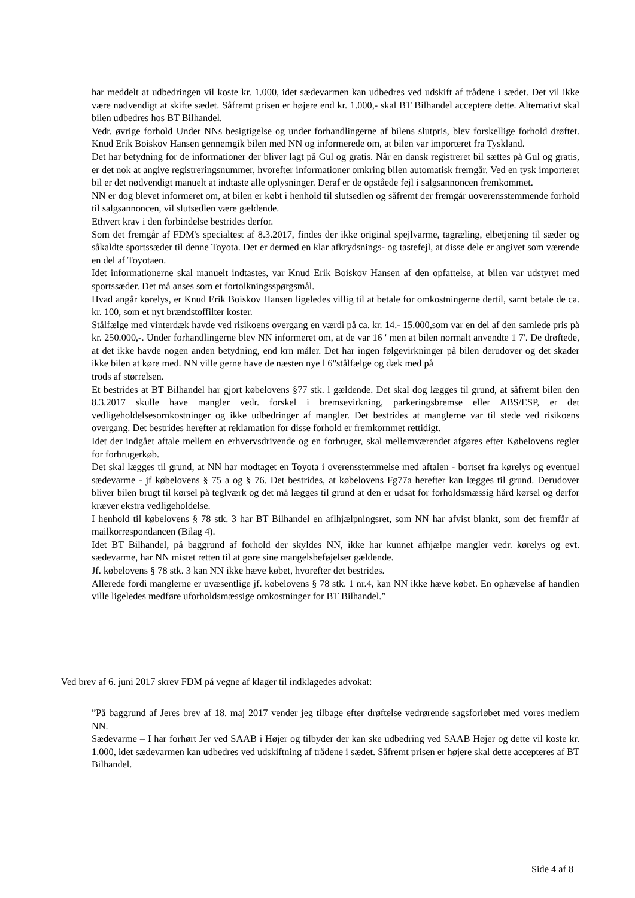har meddelt at udbedringen vil koste kr. 1.000, idet sædevarmen kan udbedres ved udskift af trådene i sædet. Det vil ikke være nødvendigt at skifte sædet. Såfremt prisen er højere end kr. 1.000,- skal BT Bilhandel acceptere dette. Alternativt skal bilen udbedres hos BT Bilhandel.
Vedr. øvrige forhold Under NNs besigtigelse og under forhandlingerne af bilens slutpris, blev forskellige forhold drøftet. Knud Erik Boiskov Hansen gennemgik bilen med NN og informerede om, at bilen var importeret fra Tyskland.
Det har betydning for de informationer der bliver lagt på Gul og gratis. Når en dansk registreret bil sættes på Gul og gratis, er det nok at angive registreringsnummer, hvorefter informationer omkring bilen automatisk fremgår. Ved en tysk importeret bil er det nødvendigt manuelt at indtaste alle oplysninger. Deraf er de opståede fejl i salgsannoncen fremkommet.
NN er dog blevet informeret om, at bilen er købt i henhold til slutsedlen og såfremt der fremgår uoverensstemmende forhold til salgsannoncen, vil slutsedlen være gældende.
Ethvert krav i den forbindelse bestrides derfor.
Som det fremgår af FDM's specialtest af 8.3.2017, findes der ikke original spejlvarme, tagræling, elbetjening til sæder og såkaldte sportssæder til denne Toyota. Det er dermed en klar afkrydsnings- og tastefejl, at disse dele er angivet som værende en del af Toyotaen.
Idet informationerne skal manuelt indtastes, var Knud Erik Boiskov Hansen af den opfattelse, at bilen var udstyret med sportssæder. Det må anses som et fortolkningsspørgsmål.
Hvad angår kørelys, er Knud Erik Boiskov Hansen ligeledes villig til at betale for omkostningerne dertil, sarnt betale de ca. kr. 100, som et nyt brændstoffilter koster.
Stålfælge med vinterdæk havde ved risikoens overgang en værdi på ca. kr. 14.- 15.000,som var en del af den samlede pris på kr. 250.000,-. Under forhandlingerne blev NN informeret om, at de var 16 ' men at bilen normalt anvendte 1 7'. De drøftede, at det ikke havde nogen anden betydning, end krn måler. Det har ingen følgevirkninger på bilen derudover og det skader ikke bilen at køre med. NN ville gerne have de næsten nye l 6"stålfælge og dæk med på
trods af størrelsen.
Et bestrides at BT Bilhandel har gjort købelovens §77 stk. l gældende. Det skal dog lægges til grund, at såfremt bilen den 8.3.2017 skulle have mangler vedr. forskel i bremsevirkning, parkeringsbremse eller ABS/ESP, er det vedligeholdelsesornkostninger og ikke udbedringer af mangler. Det bestrides at manglerne var til stede ved risikoens overgang. Det bestrides herefter at reklamation for disse forhold er fremkornmet rettidigt.
Idet der indgået aftale mellem en erhvervsdrivende og en forbruger, skal mellemværendet afgøres efter Købelovens regler for forbrugerkøb.
Det skal lægges til grund, at NN har modtaget en Toyota i overensstemmelse med aftalen - bortset fra kørelys og eventuel sædevarme - jf købelovens § 75 a og § 76. Det bestrides, at købelovens Fg77a herefter kan lægges til grund. Derudover bliver bilen brugt til kørsel på teglværk og det må lægges til grund at den er udsat for forholdsmæssig hård kørsel og derfor kræver ekstra vedligeholdelse.
I henhold til købelovens § 78 stk. 3 har BT Bilhandel en aflhjælpningsret, som NN har afvist blankt, som det fremfår af mailkorrespondancen (Bilag 4).
Idet BT Bilhandel, på baggrund af forhold der skyldes NN, ikke har kunnet afhjælpe mangler vedr. kørelys og evt. sædevarme, har NN mistet retten til at gøre sine mangelsbeføjelser gældende.
Jf. købelovens § 78 stk. 3 kan NN ikke hæve købet, hvorefter det bestrides.
Allerede fordi manglerne er uvæsentlige jf. købelovens § 78 stk. 1 nr.4, kan NN ikke hæve købet. En ophævelse af handlen ville ligeledes medføre uforholdsmæssige omkostninger for BT Bilhandel.”
Ved brev af 6. juni 2017 skrev FDM på vegne af klager til indklagedes advokat:
”På baggrund af Jeres brev af 18. maj 2017 vender jeg tilbage efter drøftelse vedrørende sagsforløbet med vores medlem NN.
Sædevarme – I har forhørt Jer ved SAAB i Højer og tilbyder der kan ske udbedring ved SAAB Højer og dette vil koste kr. 1.000, idet sædevarmen kan udbedres ved udskiftning af trådene i sædet. Såfremt prisen er højere skal dette accepteres af BT Bilhandel.
Side 4 af 8